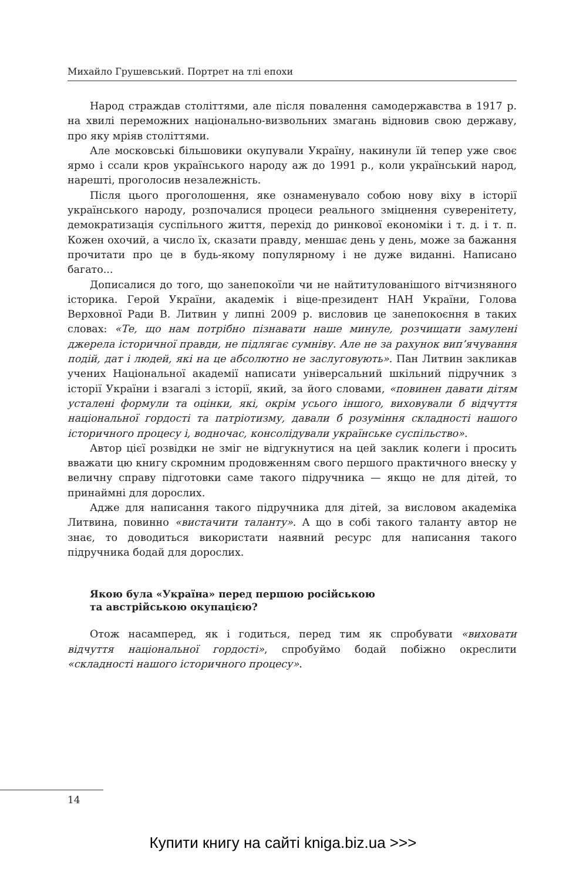Михайло Грушевський. Портрет на тлі епохи
Народ страждав століттями, але після повалення самодержавства в 1917 р. на хвилі переможних національно-визвольних змагань відновив свою державу, про яку мріяв століттями.
Але московські більшовики окупували Україну, накинули їй тепер уже своє ярмо і ссали кров українського народу аж до 1991 р., коли український народ, нарешті, проголосив незалежність.
Після цього проголошення, яке ознаменувало собою нову віху в історії українського народу, розпочалися процеси реального зміцнення суверенітету, демократизація суспільного життя, перехід до ринкової економіки і т. д. і т. п. Кожен охочий, а число їх, сказати правду, меншає день у день, може за бажання прочитати про це в будь-якому популярному і не дуже виданні. Написано багато...
Дописалися до того, що занепокоїли чи не найтитулованішого вітчизняного історика. Герой України, академік і віце-президент НАН України, Голова Верховної Ради В. Литвин у липні 2009 р. висловив це занепокоєння в таких словах: «Те, що нам потрібно пізнавати наше минуле, розчищати замулені джерела історичної правди, не підлягає сумніву. Але не за рахунок вип’ячування подій, дат і людей, які на це абсолютно не заслуговують». Пан Литвин закликав учених Національної академії написати універсальний шкільний підручник з історії України і взагалі з історії, який, за його словами, «повинен давати дітям усталені формули та оцінки, які, окрім усього іншого, виховували б відчуття національної гордості та патріотизму, давали б розуміння складності нашого історичного процесу і, водночас, консолідували українське суспільство».
Автор цієї розвідки не зміг не відгукнутися на цей заклик колеги і просить вважати цю книгу скромним продовженням свого першого практичного внеску у величну справу підготовки саме такого підручника — якщо не для дітей, то принаймні для дорослих.
Адже для написання такого підручника для дітей, за висловом академіка Литвина, повинно «вистачити таланту». А що в собі такого таланту автор не знає, то доводиться використати наявний ресурс для написання такого підручника бодай для дорослих.
Якою була «Україна» перед першою російською
та австрійською окупацією?
Отож насамперед, як і годиться, перед тим як спробувати «виховати відчуття національної гордості», спробуймо бодай побіжно окреслити «складності нашого історичного процесу».
14
Купити книгу на сайті kniga.biz.ua >>>